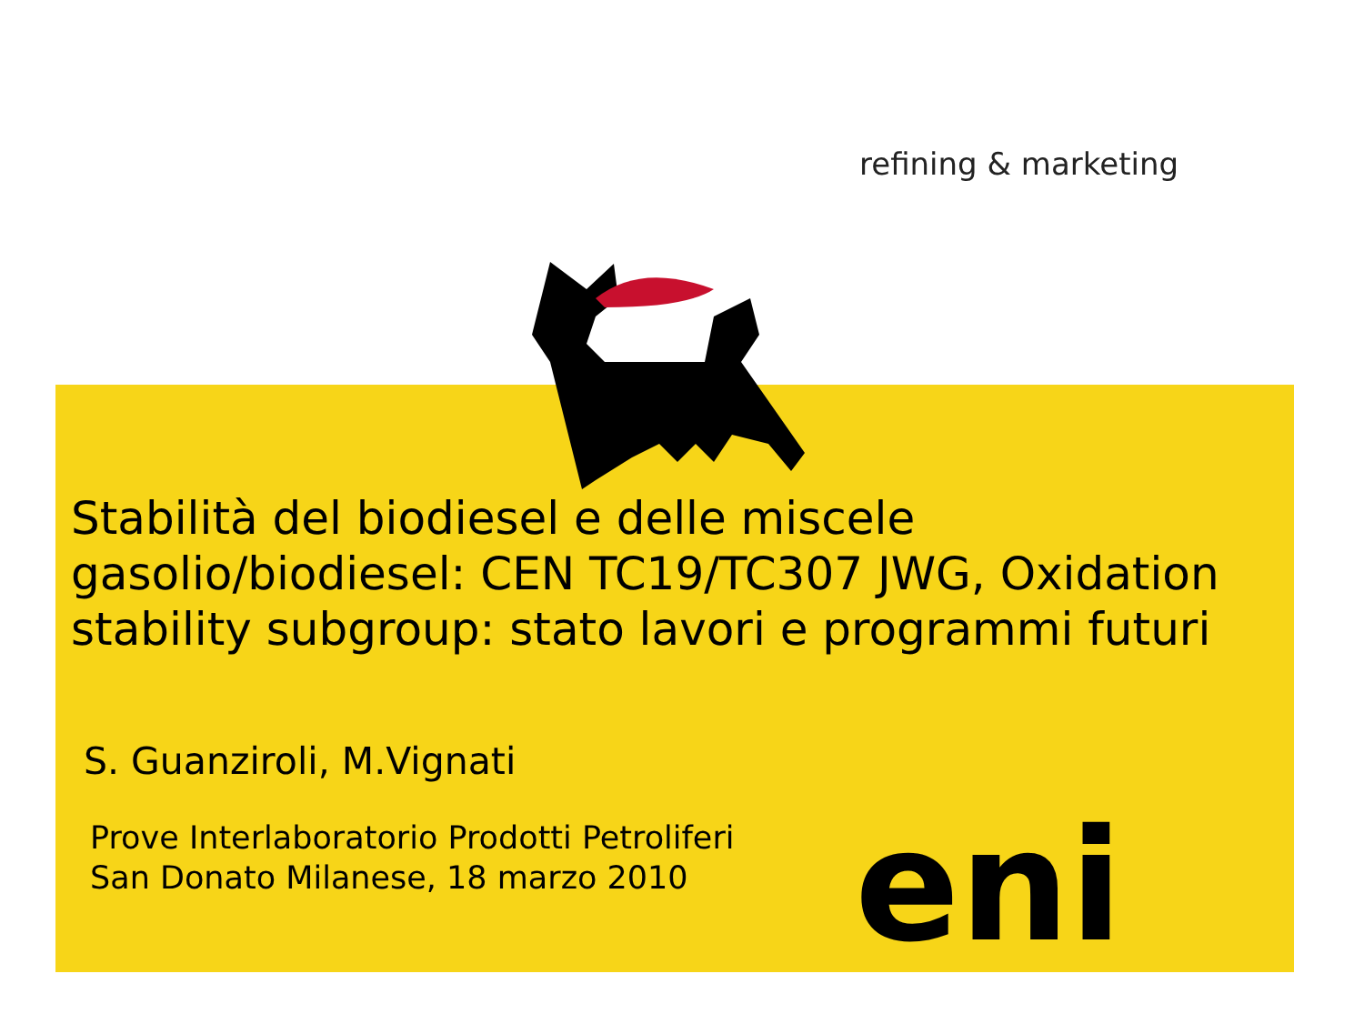refining & marketing
Stabilità del biodiesel e delle miscele gasolio/biodiesel: CEN TC19/TC307 JWG, Oxidation stability subgroup: stato lavori e programmi futuri
S. Guanziroli, M.Vignati
Prove Interlaboratorio Prodotti Petroliferi
San Donato Milanese, 18 marzo 2010
eni